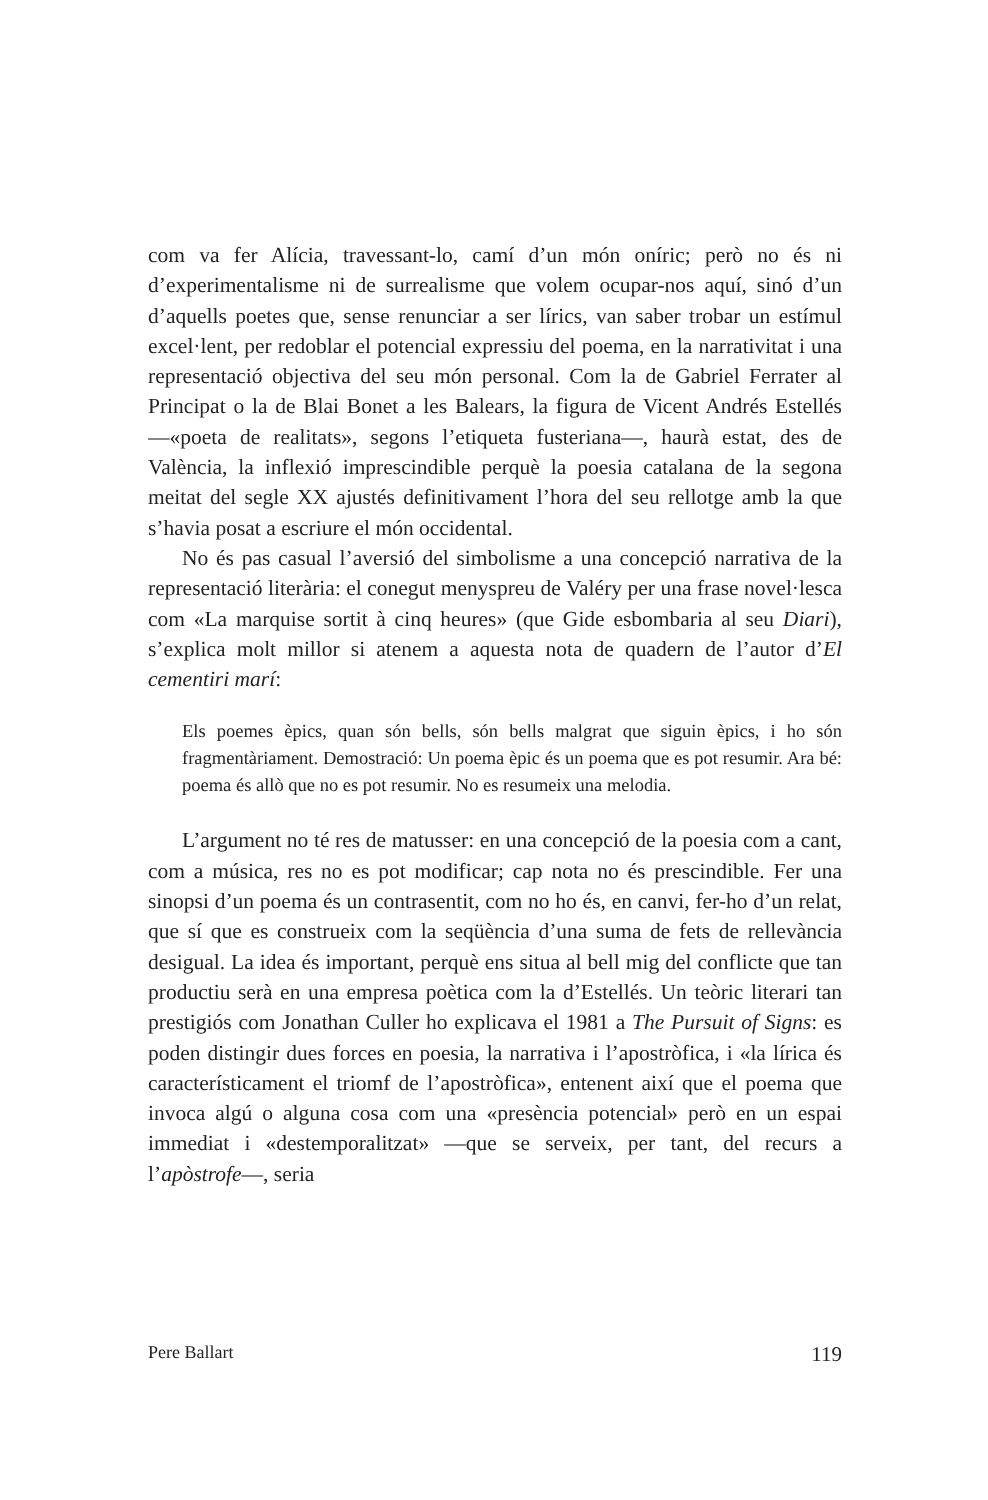com va fer Alícia, travessant-lo, camí d’un món oníric; però no és ni d’experimentalisme ni de surrealisme que volem ocupar-nos aquí, sinó d’un d’aquells poetes que, sense renunciar a ser lírics, van saber trobar un estímul excel·lent, per redoblar el potencial expressiu del poema, en la narrativitat i una representació objectiva del seu món personal. Com la de Gabriel Ferrater al Principat o la de Blai Bonet a les Balears, la figura de Vicent Andrés Estellés —«poeta de realitats», segons l’etiqueta fusteriana—, haurà estat, des de València, la inflexió imprescindible perquè la poesia catalana de la segona meitat del segle XX ajustés definitivament l’hora del seu rellotge amb la que s’havia posat a escriure el món occidental.
No és pas casual l’aversió del simbolisme a una concepció narrativa de la representació literària: el conegut menyspreu de Valéry per una frase novel·lesca com «La marquise sortit à cinq heures» (que Gide esbombaria al seu Diari), s’explica molt millor si atenem a aquesta nota de quadern de l’autor d’El cementiri marí:
Els poemes èpics, quan són bells, són bells malgrat que siguin èpics, i ho són fragmentàriament. Demostració: Un poema èpic és un poema que es pot resumir. Ara bé: poema és allò que no es pot resumir. No es resumeix una melodia.
L’argument no té res de matusser: en una concepció de la poesia com a cant, com a música, res no es pot modificar; cap nota no és prescindible. Fer una sinopsi d’un poema és un contrasentit, com no ho és, en canvi, fer-ho d’un relat, que sí que es construeix com la seqüència d’una suma de fets de rellevància desigual. La idea és important, perquè ens situa al bell mig del conflicte que tan productiu serà en una empresa poètica com la d’Estellés. Un teòric literari tan prestigiós com Jonathan Culler ho explicava el 1981 a The Pursuit of Signs: es poden distingir dues forces en poesia, la narrativa i l’apostròfica, i «la lírica és característicament el triomf de l’apostròfica», entenent així que el poema que invoca algú o alguna cosa com una «presència potencial» però en un espai immediat i «destemporalitzat» —que se serveix, per tant, del recurs a l’apòstrofe—, seria
Pere Ballart 119